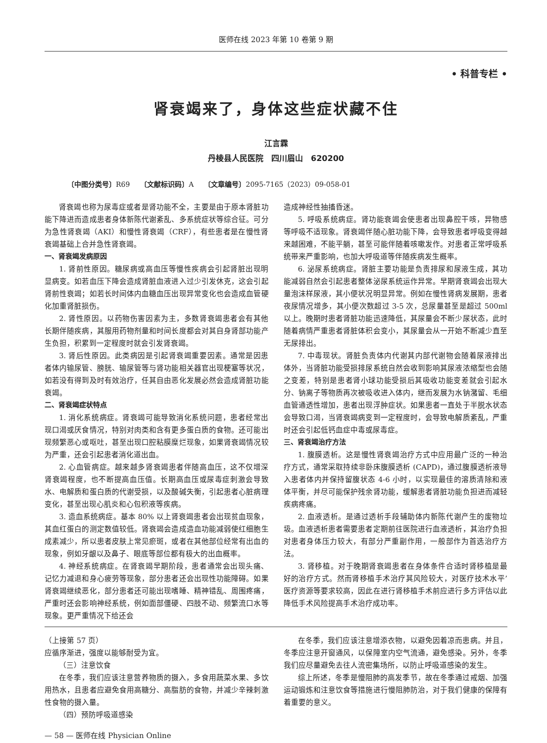医师在线 2023 年第 10 卷第 9 期
• 科普专栏 •
肾衰竭来了，身体这些症状藏不住
江言霖
丹棱县人民医院　四川眉山　620200
〔中图分类号〕R69　　〔文献标识码〕A　　〔文章编号〕2095-7165（2023）09-058-01
肾衰竭也称为尿毒症或者是肾功能不全，主要是由于原本肾脏功能下降进而造成患者身体新陈代谢紊乱、多系统症状等综合征。可分为急性肾衰竭（AKI）和慢性肾衰竭（CRF），有些患者是在慢性肾衰竭基础上合并急性肾衰竭。
一、肾衰竭发病原因
1. 肾前性原因。糖尿病或高血压等慢性疾病会引起肾脏出现明显病变。如若血压下降会造成肾脏血液进入过少引发休克，这会引起肾前性衰竭；如若长时间体内血糖血压出现异常变化也会造成血管硬化加重肾脏损伤。
2. 肾性原因。以药物伤害因素为主，多数肾衰竭患者会有其他长期伴随疾病，其服用药物剂量和时间长度都会对其自身肾部功能产生负担，积累到一定程度时就会引发肾衰竭。
3. 肾后性原因。此类病因是引起肾衰竭重要因素。通常是因患者体内输尿管、膀胱、输尿管等与肾功能相关器官出现梗塞等状况，如若没有得到及时有效治疗，任其自由恶化发展必然会造成肾脏功能衰竭。
二、肾衰竭症状特点
1. 消化系统病症。肾衰竭可能导致消化系统问题，患者经常出现口渴或厌食情况，特别对肉类和含有更多蛋白质的食物。还可能出现频繁恶心或呕吐，甚至出现口腔粘膜糜烂现象，如果肾衰竭情况较为严重，还会引起患者消化道出血。
2. 心血管病症。越来越多肾衰竭患者伴随高血压，这不仅增深肾衰竭程度，也不断提高血压值。长期高血压或尿毒症刺激会导致水、电解质和蛋白质的代谢受损，以及酸碱失衡，引起患者心脏病理变化，甚至出现心肌炎和心包积液等疾病。
3. 造血系统病症。基本 80% 以上肾衰竭患者会出现贫血现象，其血红蛋白的测定数值较低。肾衰竭会造成造血功能减弱使红细胞生成素减少，所以患者皮肤上常见瘀斑，或者在其他部位经常有出血的现象，例如牙龈以及鼻子、眼底等部位都有极大的出血概率。
4. 神经系统病症。在肾衰竭早期阶段，患者通常会出现头痛、记忆力减退和身心疲劳等现象，部分患者还会出现性功能障碍。如果肾衰竭继续恶化，部分患者还可能出现嗜睡、精神错乱、周围疼痛，严重时还会影响神经系统，例如面部僵硬、四肢不动、频繁流口水等现象。更严重情况下给还会
造成神经性抽搐昏迷。
5. 呼吸系统病症。肾功能衰竭会使患者出现鼻腔干咳，异物感等呼吸不适现象。肾衰竭伴随心脏功能下降，会导致患者呼吸变得越来越困难，不能平躺，甚至可能伴随着咳嗽发作。对患者正常呼吸系统带来严重影响，也加大呼吸道等伴随疾病发生概率。
6. 泌尿系统病症。肾脏主要功能是负责排尿和尿液生成，其功能减弱自然会引起患者整体泌尿系统运作异常。早期肾衰竭会出现大量泡沫样尿液，其小便状况明显异常。例如在慢性肾病发展期，患者夜尿情况增多，其小便次数超过 3-5 次，总尿量甚至是超过 500ml 以上。晚期时患者肾脏功能迅速降低，其尿量会不断少尿状态，此时随着病情严重患者肾脏体积会变小，其尿量会从一开始不断减少直至无尿排出。
7. 中毒现状。肾脏负责体内代谢其内部代谢物会随着尿液排出体外，当肾脏功能受损排尿系统自然会收到影响其尿液浓缩型也会随之变差，特别是患者肾小球功能受损后其吸收功能变差就会引起水分、钠离子等物质再次被吸收进入体内，继而发展为水钠潴留、毛细血管通透性增加，患者出现浮肿症状。如果患者一直处于半脱水状态会导致口渴，当肾衰竭病变到一定程度时，会导致电解质紊乱，严重时还会引起低钙血症中毒或尿毒症。
三、肾衰竭治疗方法
1. 腹膜透析。这是慢性肾衰竭治疗方式中应用最广泛的一种治疗方式，通常采取持续非卧床腹膜透析 (CAPD)，通过腹膜透析液导入患者体内并保持留腹状态 4-6 小时，以实现最佳的溶质清除和液体平衡，并尽可能保护残余肾功能，缓解患者肾脏功能负担进而减轻疾病疼痛。
2. 血液透析。是通过透析手段辅助体内新陈代谢产生的废物垃圾。血液透析患者需要患者定期前往医院进行血液透析，其治疗负担对患者身体压力较大，有部分严重副作用，一般部作为首选治疗方法。
3. 肾移植。对于晚期肾衰竭患者在身体条件合适时肾移植是最好的治疗方式。然而肾移植手术治疗其风险较大，对医疗技术水平’医疗资源等要求较高，因此在进行肾移植手术前应进行多方评估以此降低手术风险提高手术治疗成功率。
（上接第 57 页）
应循序渐进，强度以能够耐受为宜。
（三）注意饮食
在冬季，我们应该注意营养物质的摄入，多食用蔬菜水果、多饮用热水，且患者应避免食用高糖分、高脂肪的食物，并减少辛辣刺激性食物的摄入量。
（四）预防呼吸道感染
在冬季，我们应该注意增添衣物，以避免因着凉而患病。并且，冬季应注意开窗通风，以保障室内空气流通，避免感染。另外，冬季我们应尽量避免去往人流密集场所，以防止呼吸道感染的发生。
综上所述，冬季是慢阻肺的高发季节，故在冬季通过戒烟、加强运动锻炼和注意饮食等措施进行慢阻肺防治，对于我们健康的保障有着重要的意义。
— 58 — 医师在线 Physician Online